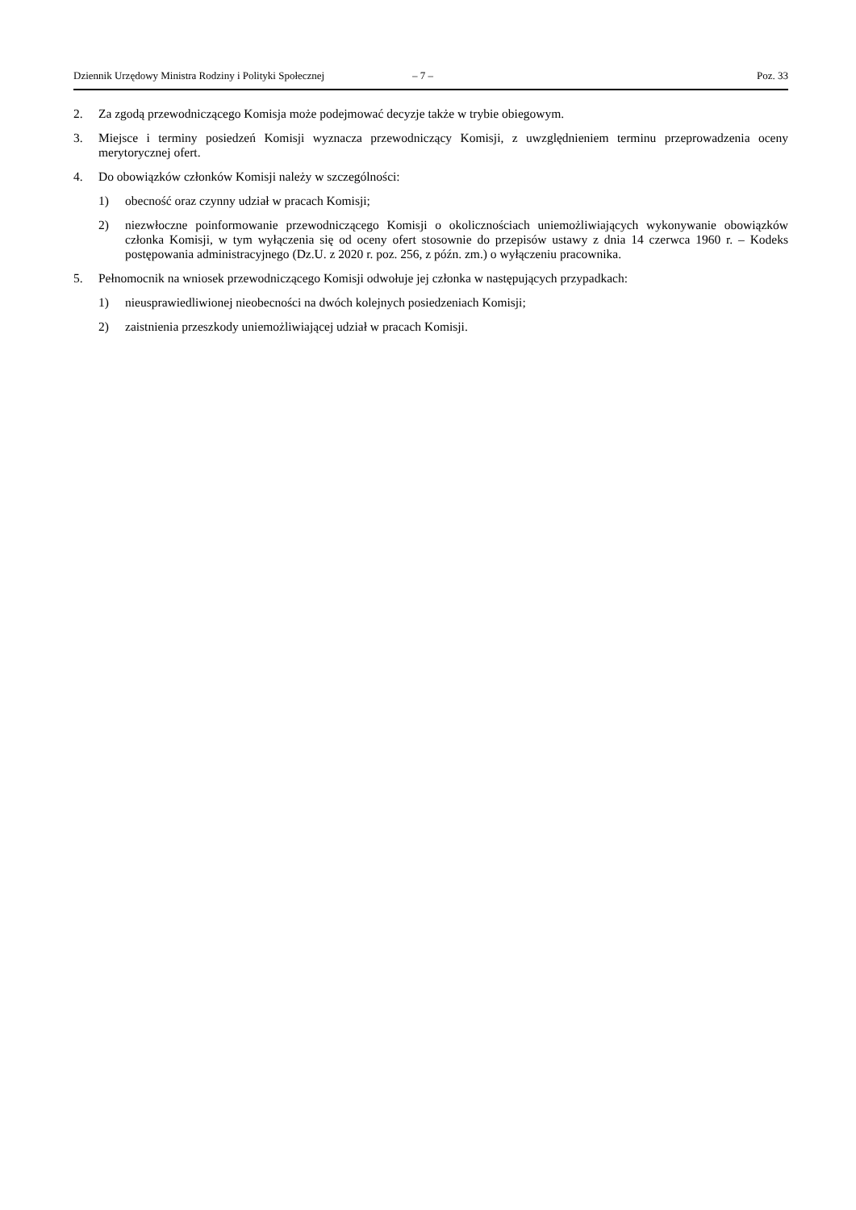Dziennik Urzędowy Ministra Rodziny i Polityki Społecznej – 7 – Poz. 33
2. Za zgodą przewodniczącego Komisja może podejmować decyzje także w trybie obiegowym.
3. Miejsce i terminy posiedzeń Komisji wyznacza przewodniczący Komisji, z uwzględnieniem terminu przeprowadzenia oceny merytorycznej ofert.
4. Do obowiązków członków Komisji należy w szczególności:
1) obecność oraz czynny udział w pracach Komisji;
2) niezwłoczne poinformowanie przewodniczącego Komisji o okolicznościach uniemożliwiających wykonywanie obowiązków członka Komisji, w tym wyłączenia się od oceny ofert stosownie do przepisów ustawy z dnia 14 czerwca 1960 r. – Kodeks postępowania administracyjnego (Dz.U. z 2020 r. poz. 256, z późn. zm.) o wyłączeniu pracownika.
5. Pełnomocnik na wniosek przewodniczącego Komisji odwołuje jej członka w następujących przypadkach:
1) nieusprawiedliwionej nieobecności na dwóch kolejnych posiedzeniach Komisji;
2) zaistnienia przeszkody uniemożliwiającej udział w pracach Komisji.